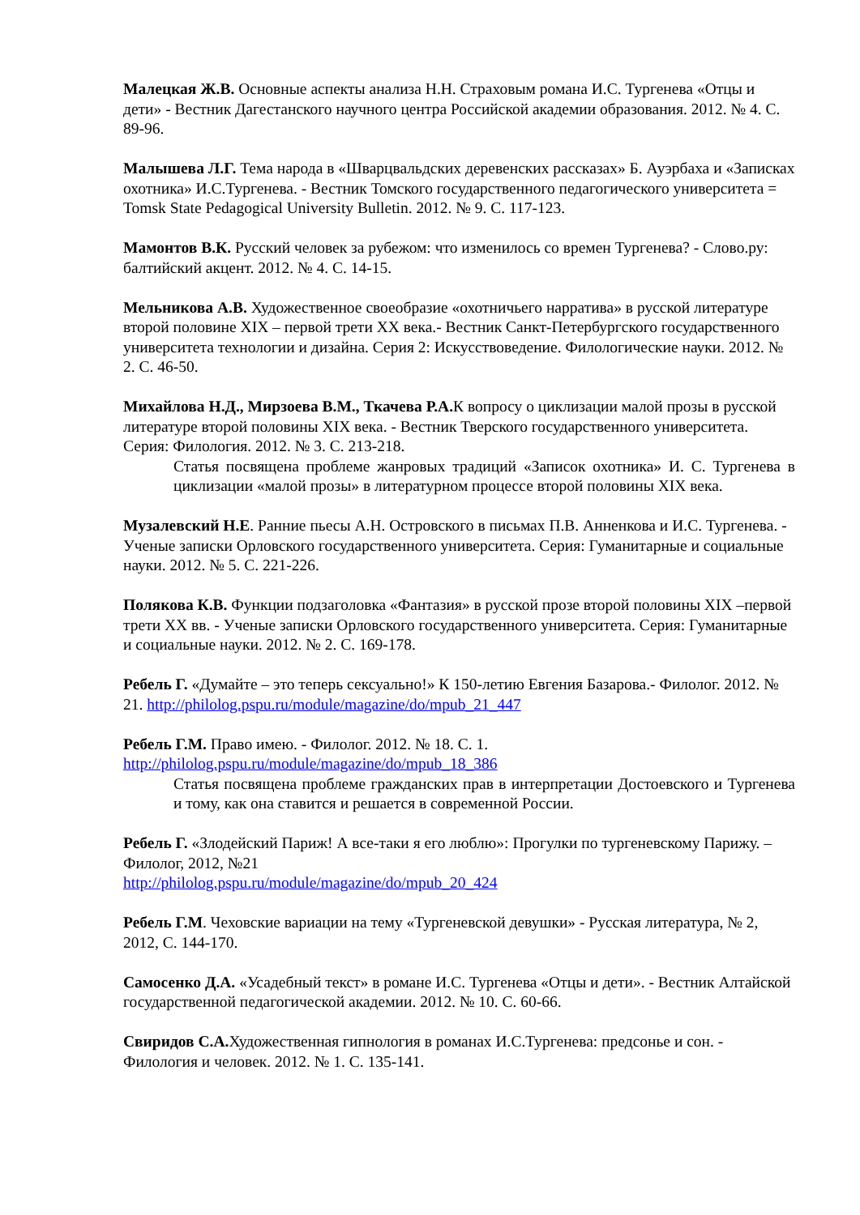Малецкая Ж.В. Основные аспекты анализа Н.Н. Страховым романа И.С. Тургенева «Отцы и дети» - Вестник Дагестанского научного центра Российской академии образования. 2012. № 4. С. 89-96.
Малышева Л.Г. Тема народа в «Шварцвальдских деревенских рассказах» Б. Ауэрбаха и «Записках охотника» И.С.Тургенева. - Вестник Томского государственного педагогического университета = Tomsk State Pedagogical University Bulletin. 2012. № 9. С. 117-123.
Мамонтов В.К. Русский человек за рубежом: что изменилось со времен Тургенева? - Слово.ру: балтийский акцент. 2012. № 4. С. 14-15.
Мельникова А.В. Художественное своеобразие «охотничьего нарратива» в русской литературе второй половине XIX – первой трети XX века.- Вестник Санкт-Петербургского государственного университета технологии и дизайна. Серия 2: Искусствоведение. Филологические науки. 2012. № 2. С. 46-50.
Михайлова Н.Д., Мирзоева В.М., Ткачева Р.А. К вопросу о циклизации малой прозы в русской литературе второй половины XIX века. - Вестник Тверского государственного университета. Серия: Филология. 2012. № 3. С. 213-218.
Статья посвящена проблеме жанровых традиций «Записок охотника» И. С. Тургенева в циклизации «малой прозы» в литературном процессе второй половины XIX века.
Музалевский Н.Е. Ранние пьесы А.Н. Островского в письмах П.В. Анненкова и И.С. Тургенева. - Ученые записки Орловского государственного университета. Серия: Гуманитарные и социальные науки. 2012. № 5. С. 221-226.
Полякова К.В. Функции подзаголовка «Фантазия» в русской прозе второй половины XIX –первой трети XX вв. - Ученые записки Орловского государственного университета. Серия: Гуманитарные и социальные науки. 2012. № 2. С. 169-178.
Ребель Г. «Думайте – это теперь сексуально!» К 150-летию Евгения Базарова.- Филолог. 2012. № 21. http://philolog.pspu.ru/module/magazine/do/mpub_21_447
Ребель Г.М. Право имею. - Филолог. 2012. № 18. С. 1.
http://philolog.pspu.ru/module/magazine/do/mpub_18_386
Статья посвящена проблеме гражданских прав в интерпретации Достоевского и Тургенева и тому, как она ставится и решается в современной России.
Ребель Г. «Злодейский Париж! А все-таки я его люблю»: Прогулки по тургеневскому Парижу. – Филолог, 2012, №21
http://philolog.pspu.ru/module/magazine/do/mpub_20_424
Ребель Г.М. Чеховские вариации на тему «Тургеневской девушки» - Русская литература, № 2, 2012, С. 144-170.
Самосенко Д.А. «Усадебный текст» в романе И.С. Тургенева «Отцы и дети». - Вестник Алтайской государственной педагогической академии. 2012. № 10. С. 60-66.
Свиридов С.А. Художественная гипнология в романах И.С.Тургенева: предсонье и сон. - Филология и человек. 2012. № 1. С. 135-141.